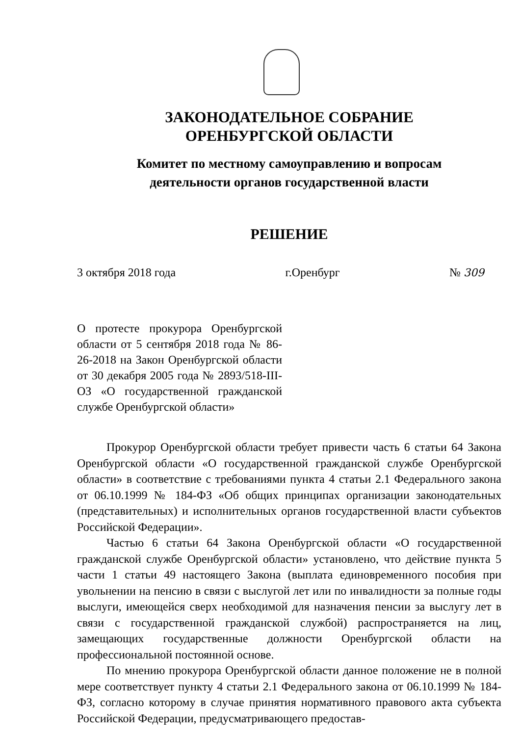ЗАКОНОДАТЕЛЬНОЕ СОБРАНИЕ
ОРЕНБУРГСКОЙ ОБЛАСТИ
Комитет по местному самоуправлению и вопросам
деятельности органов государственной власти
РЕШЕНИЕ
3 октября 2018 года г.Оренбург № 309
О протесте прокурора Оренбургской области от 5 сентября 2018 года № 86-26-2018 на Закон Оренбургской области от 30 декабря 2005 года № 2893/518-III-ОЗ «О государственной гражданской службе Оренбургской области»
Прокурор Оренбургской области требует привести часть 6 статьи 64 Закона Оренбургской области «О государственной гражданской службе Оренбургской области» в соответствие с требованиями пункта 4 статьи 2.1 Федерального закона от 06.10.1999 № 184-ФЗ «Об общих принципах организации законодательных (представительных) и исполнительных органов государственной власти субъектов Российской Федерации».
Частью 6 статьи 64 Закона Оренбургской области «О государственной гражданской службе Оренбургской области» установлено, что действие пункта 5 части 1 статьи 49 настоящего Закона (выплата единовременного пособия при увольнении на пенсию в связи с выслугой лет или по инвалидности за полные годы выслуги, имеющейся сверх необходимой для назначения пенсии за выслугу лет в связи с государственной гражданской службой) распространяется на лиц, замещающих государственные должности Оренбургской области на профессиональной постоянной основе.
По мнению прокурора Оренбургской области данное положение не в полной мере соответствует пункту 4 статьи 2.1 Федерального закона от 06.10.1999 № 184-ФЗ, согласно которому в случае принятия нормативного правового акта субъекта Российской Федерации, предусматривающего предостав-